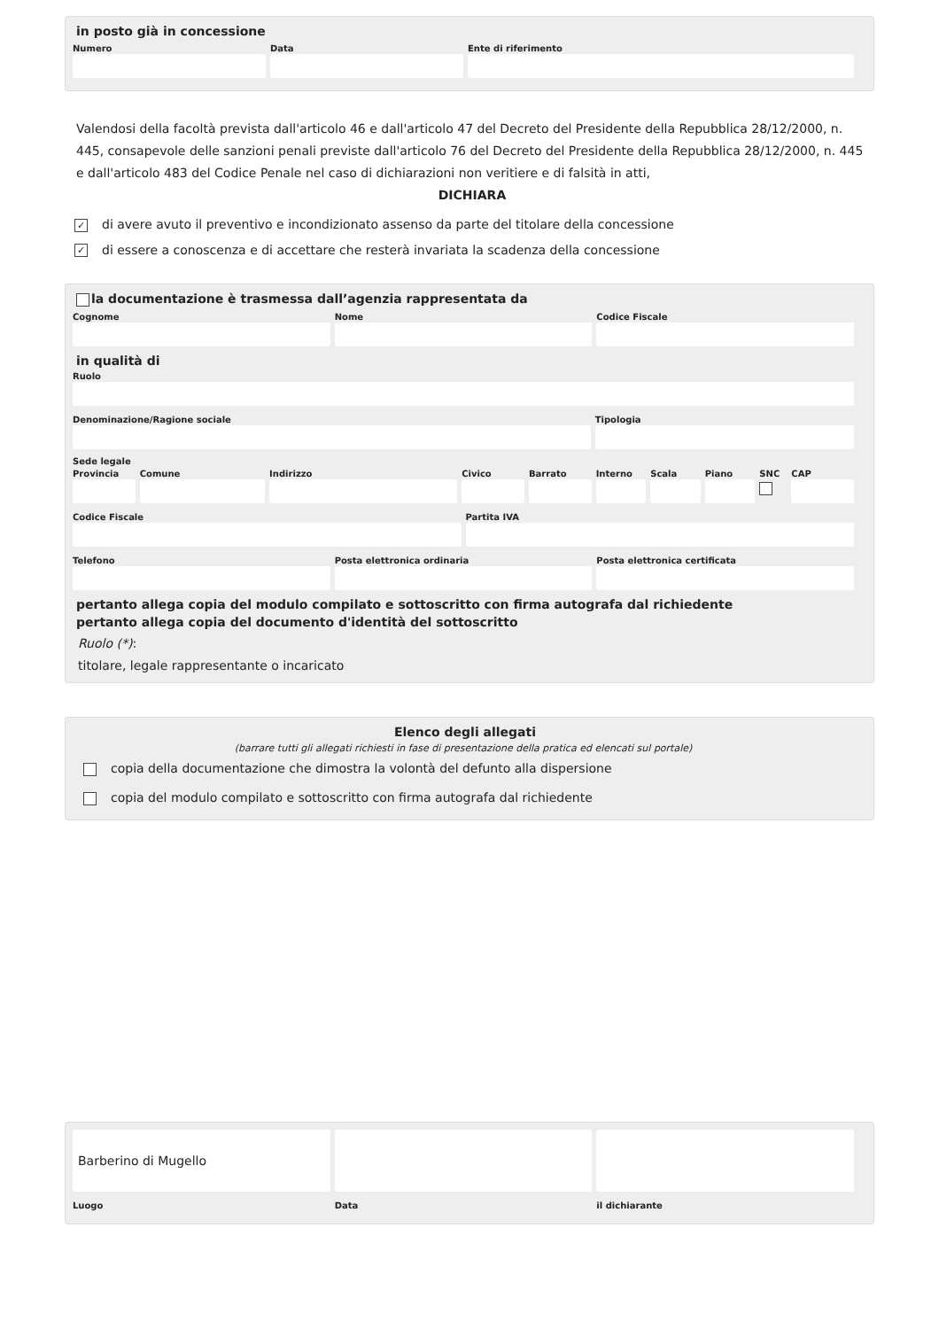in posto già in concessione
Numero Data Ente di riferimento
Valendosi della facoltà prevista dall'articolo 46 e dall'articolo 47 del Decreto del Presidente della Repubblica 28/12/2000, n. 445, consapevole delle sanzioni penali previste dall'articolo 76 del Decreto del Presidente della Repubblica 28/12/2000, n. 445 e dall'articolo 483 del Codice Penale nel caso di dichiarazioni non veritiere e di falsità in atti,
DICHIARA
✓ di avere avuto il preventivo e incondizionato assenso da parte del titolare della concessione
✓ di essere a conoscenza e di accettare che resterà invariata la scadenza della concessione
la documentazione è trasmessa dall’agenzia rappresentata da
Cognome Nome Codice Fiscale
in qualità di
Ruolo
Denominazione/Ragione sociale Tipologia
Sede legale
Provincia Comune Indirizzo Civico Barrato Interno Scala Piano SNC CAP
Codice Fiscale Partita IVA
Telefono Posta elettronica ordinaria Posta elettronica certificata
pertanto allega copia del modulo compilato e sottoscritto con firma autografa dal richiedente
pertanto allega copia del documento d'identità del sottoscritto
Ruolo (*):
titolare, legale rappresentante o incaricato
Elenco degli allegati
(barrare tutti gli allegati richiesti in fase di presentazione della pratica ed elencati sul portale)
copia della documentazione che dimostra la volontà del defunto alla dispersione
copia del modulo compilato e sottoscritto con firma autografa dal richiedente
Barberino di Mugello
Luogo
Data il dichiarante